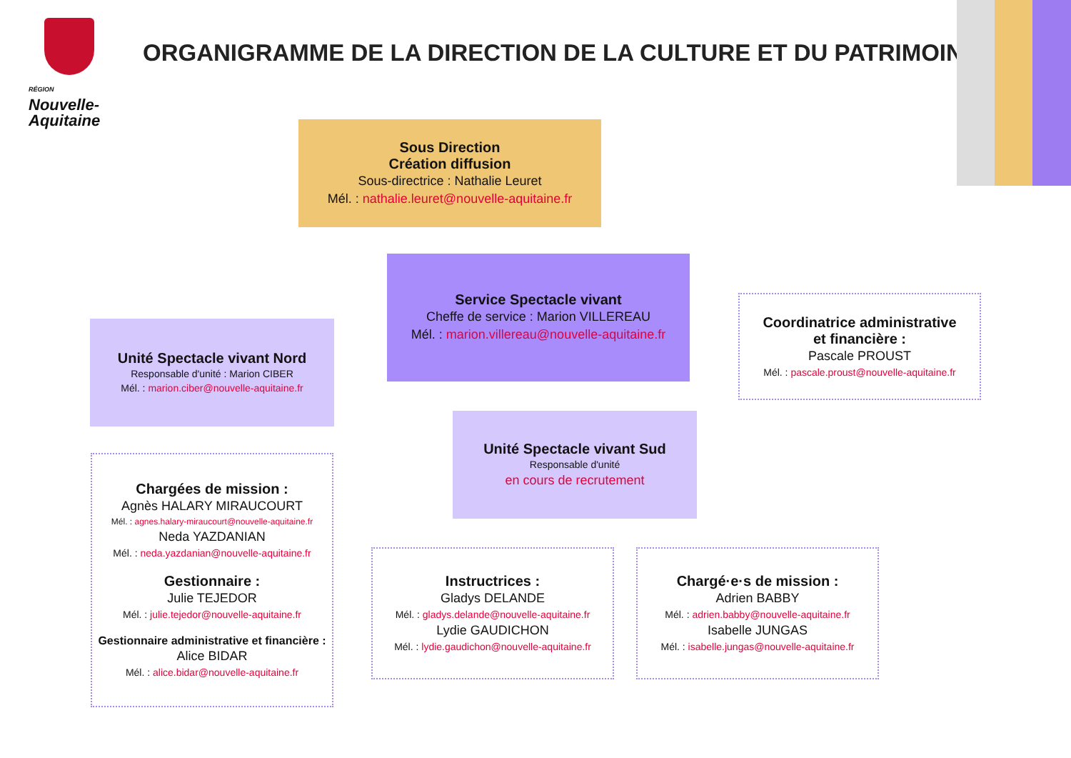RÉGION
Nouvelle-
Aquitaine
ORGANIGRAMME DE LA DIRECTION DE LA CULTURE ET DU PATRIMOINE
Sous Direction
Création diffusion
Sous-directrice : Nathalie Leuret
Mél. : nathalie.leuret@nouvelle-aquitaine.fr
Service Spectacle vivant
Cheffe de service : Marion VILLEREAU
Mél. : marion.villereau@nouvelle-aquitaine.fr
Coordinatrice administrative
et financière :
Pascale PROUST
Mél. : pascale.proust@nouvelle-aquitaine.fr
Unité Spectacle vivant Nord
Responsable d'unité : Marion CIBER
Mél. : marion.ciber@nouvelle-aquitaine.fr
Unité Spectacle vivant Sud
Responsable d'unité
en cours de recrutement
Chargées de mission :
Agnès HALARY MIRAUCOURT
Mél. : agnes.halary-miraucourt@nouvelle-aquitaine.fr
Neda YAZDANIAN
Mél. : neda.yazdanian@nouvelle-aquitaine.fr
Gestionnaire :
Julie TEJEDOR
Mél. : julie.tejedor@nouvelle-aquitaine.fr
Gestionnaire administrative et financière :
Alice BIDAR
Mél. : alice.bidar@nouvelle-aquitaine.fr
Instructrices :
Gladys DELANDE
Mél. : gladys.delande@nouvelle-aquitaine.fr
Lydie GAUDICHON
Mél. : lydie.gaudichon@nouvelle-aquitaine.fr
Chargé·e·s de mission :
Adrien BABBY
Mél. : adrien.babby@nouvelle-aquitaine.fr
Isabelle JUNGAS
Mél. : isabelle.jungas@nouvelle-aquitaine.fr